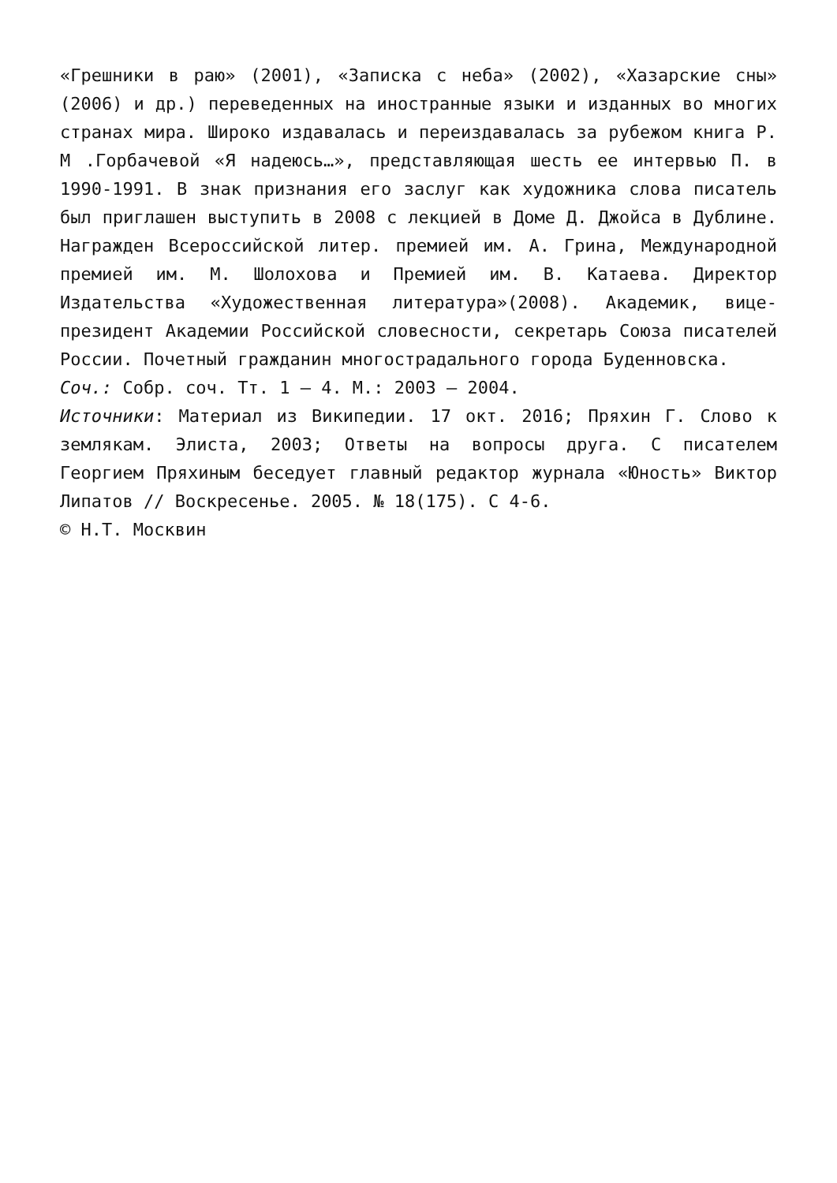«Грешники в раю» (2001), «Записка с неба» (2002), «Хазарские сны» (2006) и др.) переведенных на иностранные языки и изданных во многих странах мира. Широко издавалась и переиздавалась за рубежом книга Р. М .Горбачевой «Я надеюсь…», представляющая шесть ее интервью П. в 1990-1991. В знак признания его заслуг как художника слова писатель был приглашен выступить в 2008 с лекцией в Доме Д. Джойса в Дублине. Награжден Всероссийской литер. премией им. А. Грина, Международной премией им. М. Шолохова и Премией им. В. Катаева. Директор Издательства «Художественная литература»(2008). Академик, вице-президент Академии Российской словесности, секретарь Союза писателей России. Почетный гражданин многострадального города Буденновска.
Соч.: Собр. соч. Тт. 1 – 4. М.: 2003 – 2004.
Источники: Материал из Википедии. 17 окт. 2016; Пряхин Г. Слово к землякам. Элиста, 2003; Ответы на вопросы друга. С писателем Георгием Пряхиным беседует главный редактор журнала «Юность» Виктор Липатов // Воскресенье. 2005. № 18(175). С 4-6.
© Н.Т. Москвин